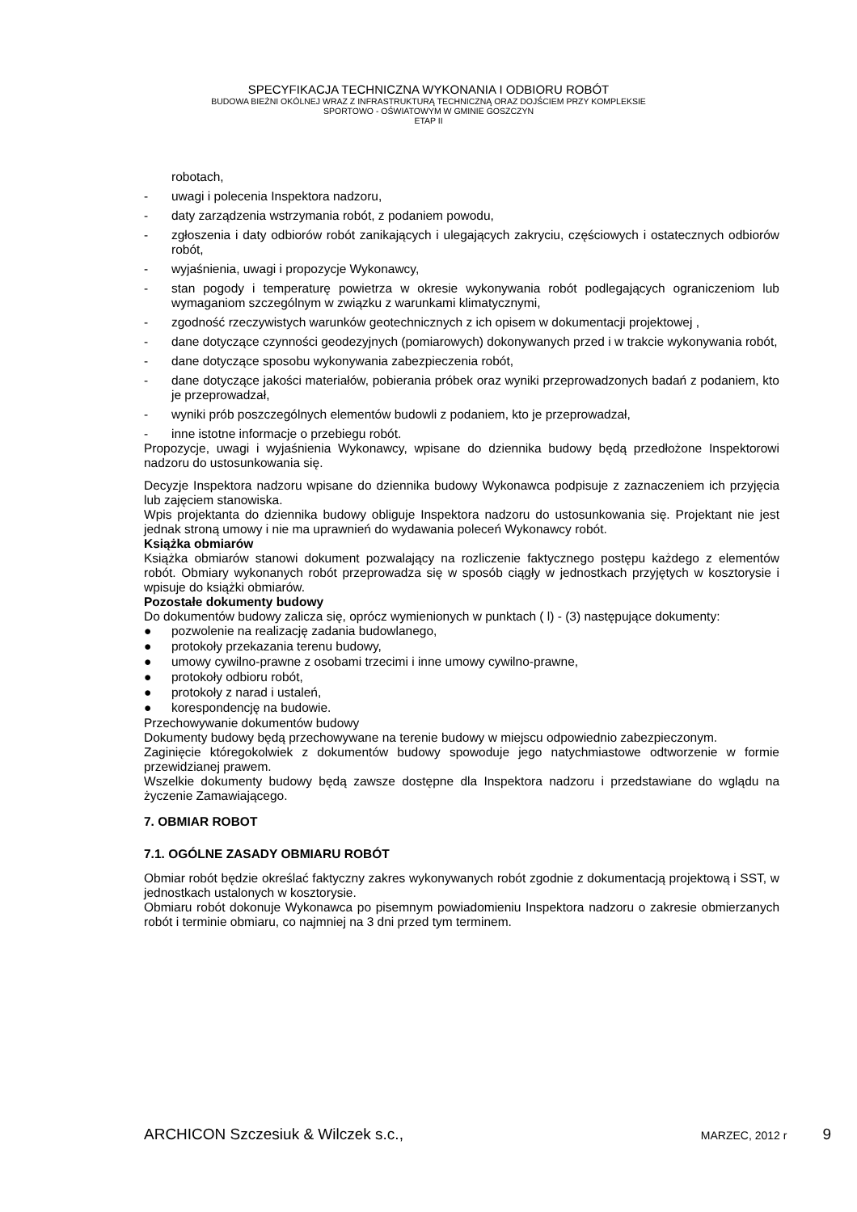SPECYFIKACJA TECHNICZNA WYKONANIA I ODBIORU ROBÓT
BUDOWA BIEŻNI OKÓLNEJ WRAZ Z INFRASTRUKTURĄ TECHNICZNĄ ORAZ DOJŚCIEM PRZY KOMPLEKSIE
SPORTOWO - OŚWIATOWYM W GMINIE GOSZCZYN
ETAP II
robotach,
- uwagi i polecenia Inspektora nadzoru,
- daty zarządzenia wstrzymania robót, z podaniem powodu,
- zgłoszenia i daty odbiorów robót zanikających i ulegających zakryciu, częściowych i ostatecznych odbiorów robót,
- wyjaśnienia, uwagi i propozycje Wykonawcy,
- stan pogody i temperaturę powietrza w okresie wykonywania robót podlegających ograniczeniom lub wymaganiom szczególnym w związku z warunkami klimatycznymi,
- zgodność rzeczywistych warunków geotechnicznych z ich opisem w dokumentacji projektowej ,
- dane dotyczące czynności geodezyjnych (pomiarowych) dokonywanych przed i w trakcie wykonywania robót,
- dane dotyczące sposobu wykonywania zabezpieczenia robót,
- dane dotyczące jakości materiałów, pobierania próbek oraz wyniki przeprowadzonych badań z podaniem, kto je przeprowadzał,
- wyniki prób poszczególnych elementów budowli z podaniem, kto je przeprowadzał,
- inne istotne informacje o przebiegu robót.
Propozycje, uwagi i wyjaśnienia Wykonawcy, wpisane do dziennika budowy będą przedłożone Inspektorowi nadzoru do ustosunkowania się.
Decyzje Inspektora nadzoru wpisane do dziennika budowy Wykonawca podpisuje z zaznaczeniem ich przyjęcia lub zajęciem stanowiska.
Wpis projektanta do dziennika budowy obliguje Inspektora nadzoru do ustosunkowania się. Projektant nie jest jednak stroną umowy i nie ma uprawnień do wydawania poleceń Wykonawcy robót.
Książka obmiarów
Książka obmiarów stanowi dokument pozwalający na rozliczenie faktycznego postępu każdego z elementów robót. Obmiary wykonanych robót przeprowadza się w sposób ciągły w jednostkach przyjętych w kosztorysie i wpisuje do książki obmiarów.
Pozostałe dokumenty budowy
Do dokumentów budowy zalicza się, oprócz wymienionych w punktach ( l) - (3) następujące dokumenty:
● pozwolenie na realizację zadania budowlanego,
● protokoły przekazania terenu budowy,
● umowy cywilno-prawne z osobami trzecimi i inne umowy cywilno-prawne,
● protokoły odbioru robót,
● protokoły z narad i ustaleń,
● korespondencję na budowie.
Przechowywanie dokumentów budowy
Dokumenty budowy będą przechowywane na terenie budowy w miejscu odpowiednio zabezpieczonym.
Zaginięcie któregokolwiek z dokumentów budowy spowoduje jego natychmiastowe odtworzenie w formie przewidzianej prawem.
Wszelkie dokumenty budowy będą zawsze dostępne dla Inspektora nadzoru i przedstawiane do wglądu na życzenie Zamawiającego.
7. OBMIAR ROBOT
7.1. OGÓLNE ZASADY OBMIARU ROBÓT
Obmiar robót będzie określać faktyczny zakres wykonywanych robót zgodnie z dokumentacją projektową i SST, w jednostkach ustalonych w kosztorysie.
Obmiaru robót dokonuje Wykonawca po pisemnym powiadomieniu Inspektora nadzoru o zakresie obmierzanych robót i terminie obmiaru, co najmniej na 3 dni przed tym terminem.
ARCHICON Szczesiuk & Wilczek s.c., MARZEC, 2012 r 9